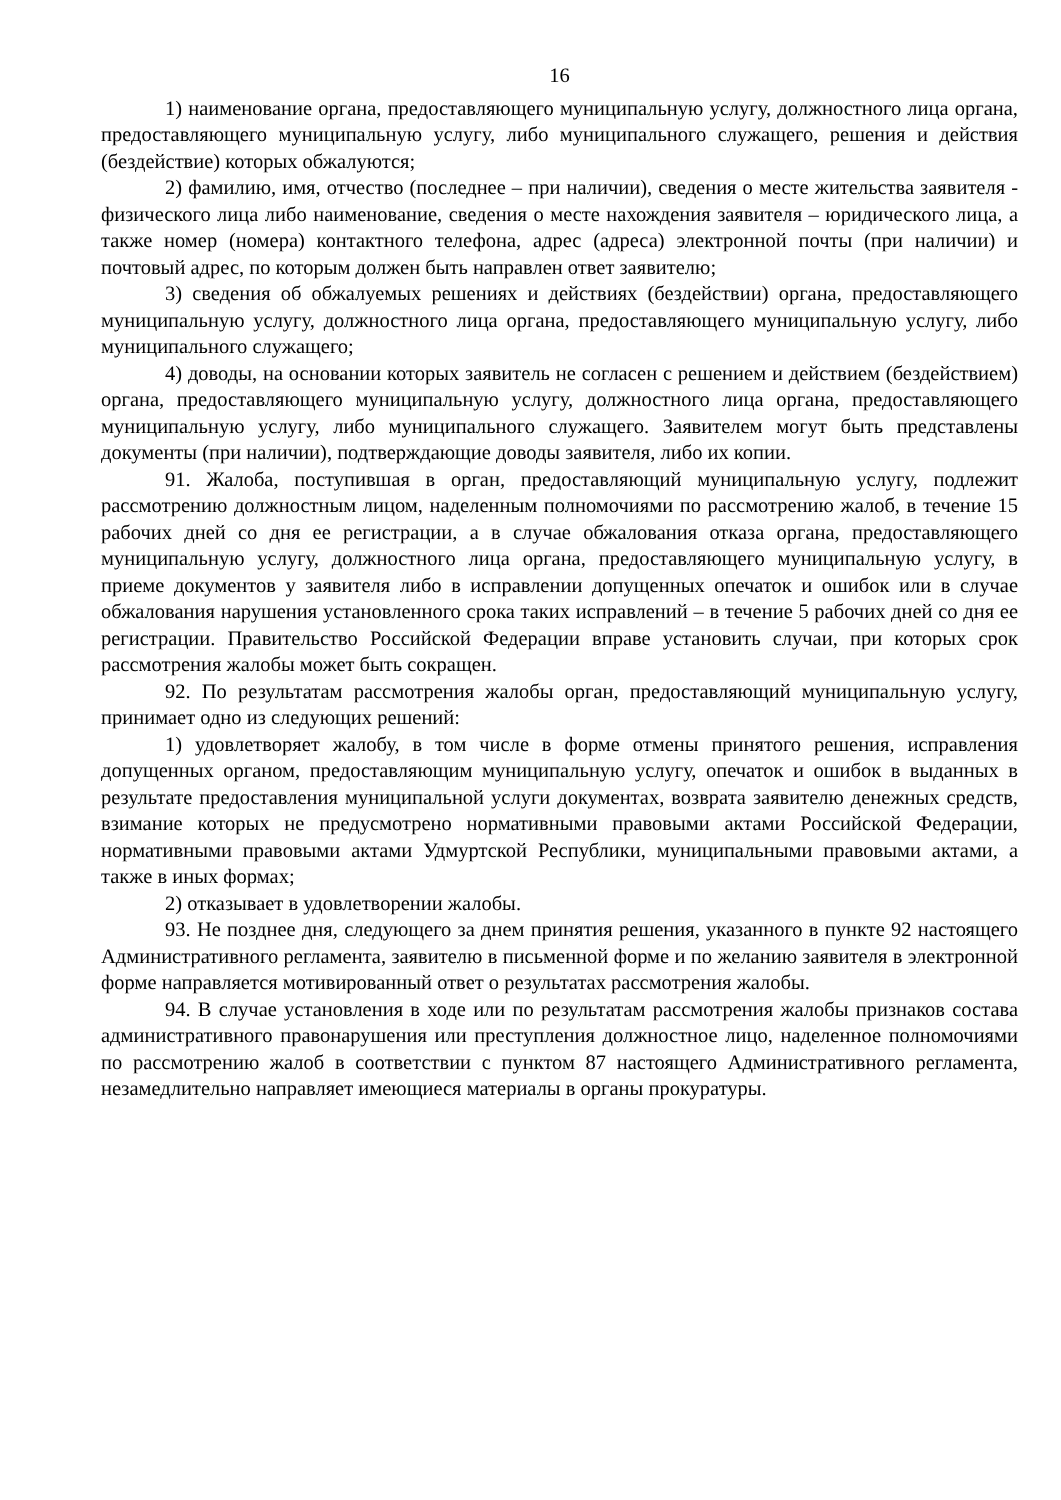16
1) наименование органа, предоставляющего муниципальную услугу, должностного лица органа, предоставляющего муниципальную услугу, либо муниципального служащего, решения и действия (бездействие) которых обжалуются;
2) фамилию, имя, отчество (последнее – при наличии), сведения о месте жительства заявителя - физического лица либо наименование, сведения о месте нахождения заявителя – юридического лица, а также номер (номера) контактного телефона, адрес (адреса) электронной почты (при наличии) и почтовый адрес, по которым должен быть направлен ответ заявителю;
3) сведения об обжалуемых решениях и действиях (бездействии) органа, предоставляющего муниципальную услугу, должностного лица органа, предоставляющего муниципальную услугу, либо муниципального служащего;
4) доводы, на основании которых заявитель не согласен с решением и действием (бездействием) органа, предоставляющего муниципальную услугу, должностного лица органа, предоставляющего муниципальную услугу, либо муниципального служащего. Заявителем могут быть представлены документы (при наличии), подтверждающие доводы заявителя, либо их копии.
91. Жалоба, поступившая в орган, предоставляющий муниципальную услугу, подлежит рассмотрению должностным лицом, наделенным полномочиями по рассмотрению жалоб, в течение 15 рабочих дней со дня ее регистрации, а в случае обжалования отказа органа, предоставляющего муниципальную услугу, должностного лица органа, предоставляющего муниципальную услугу, в приеме документов у заявителя либо в исправлении допущенных опечаток и ошибок или в случае обжалования нарушения установленного срока таких исправлений – в течение 5 рабочих дней со дня ее регистрации. Правительство Российской Федерации вправе установить случаи, при которых срок рассмотрения жалобы может быть сокращен.
92. По результатам рассмотрения жалобы орган, предоставляющий муниципальную услугу, принимает одно из следующих решений:
1) удовлетворяет жалобу, в том числе в форме отмены принятого решения, исправления допущенных органом, предоставляющим муниципальную услугу, опечаток и ошибок в выданных в результате предоставления муниципальной услуги документах, возврата заявителю денежных средств, взимание которых не предусмотрено нормативными правовыми актами Российской Федерации, нормативными правовыми актами Удмуртской Республики, муниципальными правовыми актами, а также в иных формах;
2) отказывает в удовлетворении жалобы.
93. Не позднее дня, следующего за днем принятия решения, указанного в пункте 92 настоящего Административного регламента, заявителю в письменной форме и по желанию заявителя в электронной форме направляется мотивированный ответ о результатах рассмотрения жалобы.
94. В случае установления в ходе или по результатам рассмотрения жалобы признаков состава административного правонарушения или преступления должностное лицо, наделенное полномочиями по рассмотрению жалоб в соответствии с пунктом 87 настоящего Административного регламента, незамедлительно направляет имеющиеся материалы в органы прокуратуры.